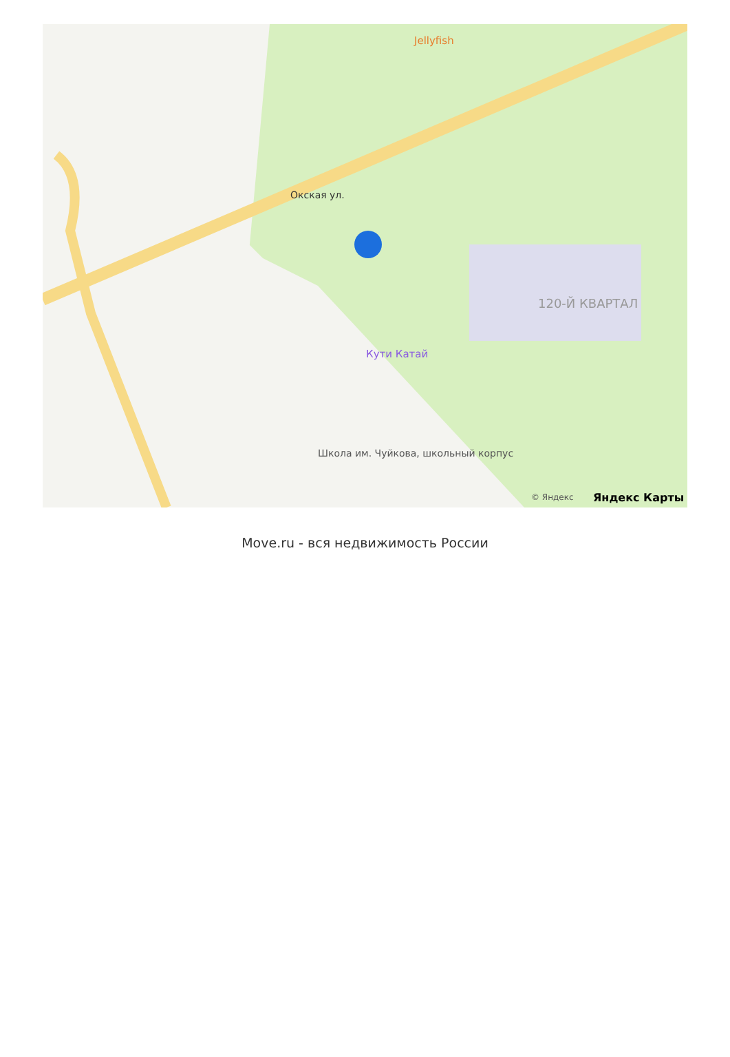120-Й КВАРТАЛ
Jellyfish
Кути Катай
Школа им. Чуйкова, школьный корпус
Окская ул.
© Яндекс Яндекс Карты
Move.ru - вся недвижимость России